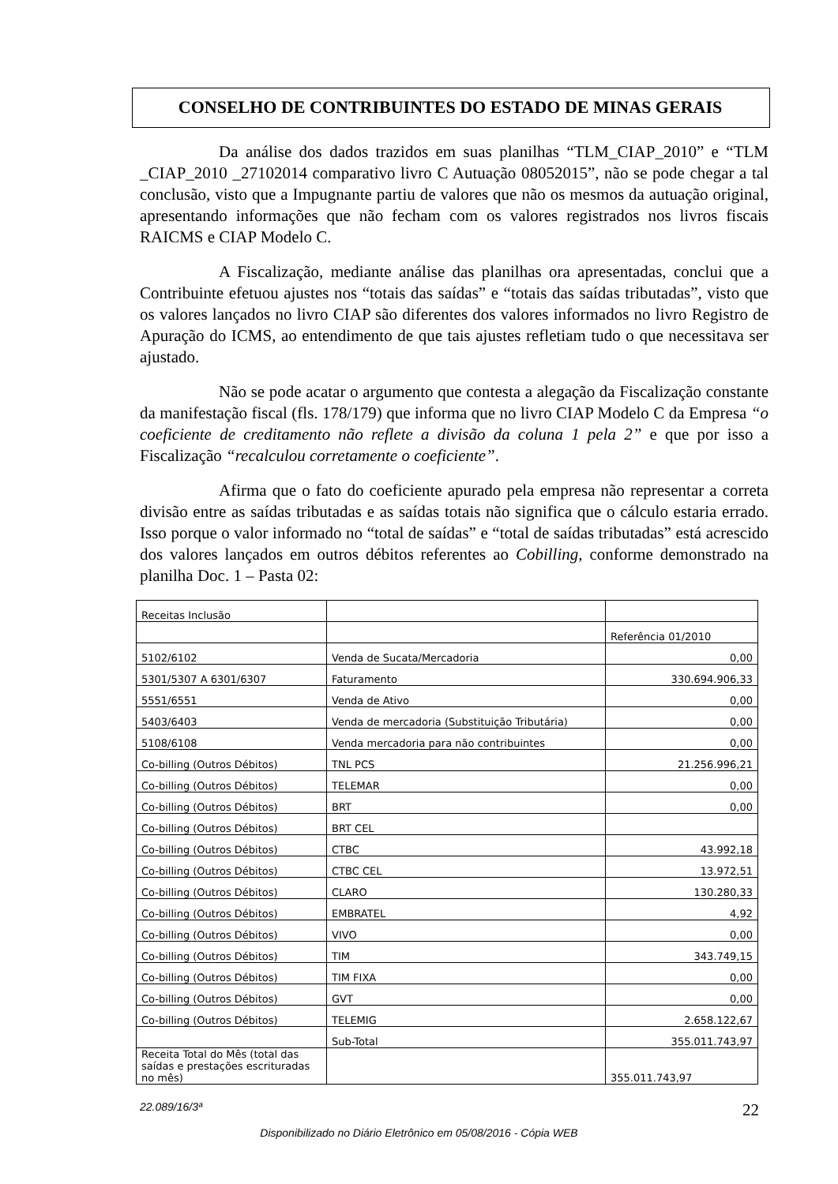CONSELHO DE CONTRIBUINTES DO ESTADO DE MINAS GERAIS
Da análise dos dados trazidos em suas planilhas “TLM_CIAP_2010” e “TLM _CIAP_2010 _27102014 comparativo livro C Autuação 08052015”, não se pode chegar a tal conclusão, visto que a Impugnante partiu de valores que não os mesmos da autuação original, apresentando informações que não fecham com os valores registrados nos livros fiscais RAICMS e CIAP Modelo C.
A Fiscalização, mediante análise das planilhas ora apresentadas, conclui que a Contribuinte efetuou ajustes nos “totais das saídas” e “totais das saídas tributadas”, visto que os valores lançados no livro CIAP são diferentes dos valores informados no livro Registro de Apuração do ICMS, ao entendimento de que tais ajustes refletiam tudo o que necessitava ser ajustado.
Não se pode acatar o argumento que contesta a alegação da Fiscalização constante da manifestação fiscal (fls. 178/179) que informa que no livro CIAP Modelo C da Empresa “o coeficiente de creditamento não reflete a divisão da coluna 1 pela 2” e que por isso a Fiscalização “recalculou corretamente o coeficiente”.
Afirma que o fato do coeficiente apurado pela empresa não representar a correta divisão entre as saídas tributadas e as saídas totais não significa que o cálculo estaria errado. Isso porque o valor informado no “total de saídas” e “total de saídas tributadas” está acrescido dos valores lançados em outros débitos referentes ao Cobilling, conforme demonstrado na planilha Doc. 1 – Pasta 02:
| Receitas Inclusão | | |
| | | Referência 01/2010 |
| 5102/6102 | Venda de Sucata/Mercadoria | 0,00 |
| 5301/5307 A 6301/6307 | Faturamento | 330.694.906,33 |
| 5551/6551 | Venda de Ativo | 0,00 |
| 5403/6403 | Venda de mercadoria (Substituição Tributária) | 0,00 |
| 5108/6108 | Venda mercadoria para não contribuintes | 0,00 |
| Co-billing (Outros Débitos) | TNL PCS | 21.256.996,21 |
| Co-billing (Outros Débitos) | TELEMAR | 0,00 |
| Co-billing (Outros Débitos) | BRT | 0,00 |
| Co-billing (Outros Débitos) | BRT CEL | |
| Co-billing (Outros Débitos) | CTBC | 43.992,18 |
| Co-billing (Outros Débitos) | CTBC CEL | 13.972,51 |
| Co-billing (Outros Débitos) | CLARO | 130.280,33 |
| Co-billing (Outros Débitos) | EMBRATEL | 4,92 |
| Co-billing (Outros Débitos) | VIVO | 0,00 |
| Co-billing (Outros Débitos) | TIM | 343.749,15 |
| Co-billing (Outros Débitos) | TIM FIXA | 0,00 |
| Co-billing (Outros Débitos) | GVT | 0,00 |
| Co-billing (Outros Débitos) | TELEMIG | 2.658.122,67 |
| | Sub-Total | 355.011.743,97 |
| Receita Total do Mês (total das saídas e prestações escrituradas no mês) | | 355.011.743,97 |
22.089/16/3ª 22
Disponibilizado no Diário Eletrônico em 05/08/2016 - Cópia WEB